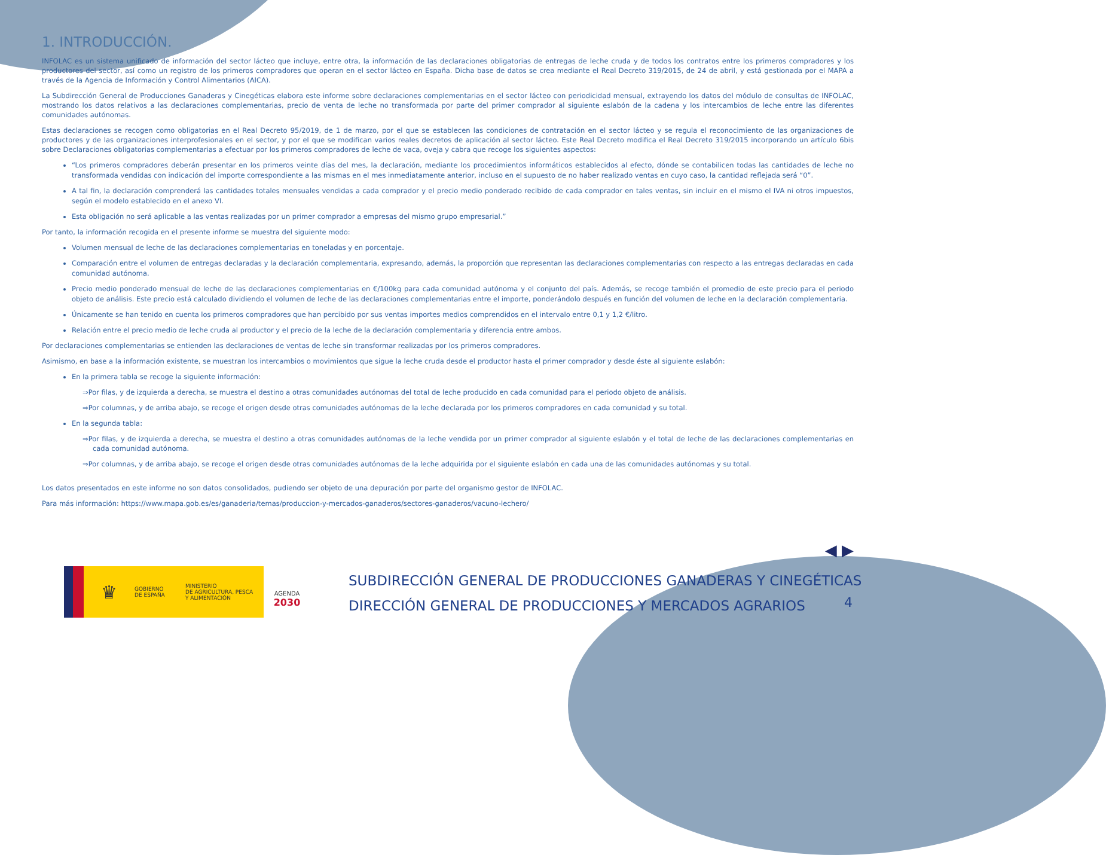1. INTRODUCCIÓN.
INFOLAC es un sistema unificado de información del sector lácteo que incluye, entre otra, la información de las declaraciones obligatorias de entregas de leche cruda y de todos los contratos entre los primeros compradores y los productores del sector, así como un registro de los primeros compradores que operan en el sector lácteo en España. Dicha base de datos se crea mediante el Real Decreto 319/2015, de 24 de abril, y está gestionada por el MAPA a través de la Agencia de Información y Control Alimentarios (AICA).
La Subdirección General de Producciones Ganaderas y Cinegéticas elabora este informe sobre declaraciones complementarias en el sector lácteo con periodicidad mensual, extrayendo los datos del módulo de consultas de INFOLAC, mostrando los datos relativos a las declaraciones complementarias, precio de venta de leche no transformada por parte del primer comprador al siguiente eslabón de la cadena y los intercambios de leche entre las diferentes comunidades autónomas.
Estas declaraciones se recogen como obligatorias en el Real Decreto 95/2019, de 1 de marzo, por el que se establecen las condiciones de contratación en el sector lácteo y se regula el reconocimiento de las organizaciones de productores y de las organizaciones interprofesionales en el sector, y por el que se modifican varios reales decretos de aplicación al sector lácteo. Este Real Decreto modifica el Real Decreto 319/2015 incorporando un artículo 6bis sobre Declaraciones obligatorias complementarias a efectuar por los primeros compradores de leche de vaca, oveja y cabra que recoge los siguientes aspectos:
“Los primeros compradores deberán presentar en los primeros veinte días del mes, la declaración, mediante los procedimientos informáticos establecidos al efecto, dónde se contabilicen todas las cantidades de leche no transformada vendidas con indicación del importe correspondiente a las mismas en el mes inmediatamente anterior, incluso en el supuesto de no haber realizado ventas en cuyo caso, la cantidad reflejada será “0”.
A tal fin, la declaración comprenderá las cantidades totales mensuales vendidas a cada comprador y el precio medio ponderado recibido de cada comprador en tales ventas, sin incluir en el mismo el IVA ni otros impuestos, según el modelo establecido en el anexo VI.
Esta obligación no será aplicable a las ventas realizadas por un primer comprador a empresas del mismo grupo empresarial.”
Por tanto, la información recogida en el presente informe se muestra del siguiente modo:
Volumen mensual de leche de las declaraciones complementarias en toneladas y en porcentaje.
Comparación entre el volumen de entregas declaradas y la declaración complementaria, expresando, además, la proporción que representan las declaraciones complementarias con respecto a las entregas declaradas en cada comunidad autónoma.
Precio medio ponderado mensual de leche de las declaraciones complementarias en €/100kg para cada comunidad autónoma y el conjunto del país. Además, se recoge también el promedio de este precio para el periodo objeto de análisis. Este precio está calculado dividiendo el volumen de leche de las declaraciones complementarias entre el importe, ponderándolo después en función del volumen de leche en la declaración complementaria.
Únicamente se han tenido en cuenta los primeros compradores que han percibido por sus ventas importes medios comprendidos en el intervalo entre 0,1 y 1,2 €/litro.
Relación entre el precio medio de leche cruda al productor y el precio de la leche de la declaración complementaria y diferencia entre ambos.
Por declaraciones complementarias se entienden las declaraciones de ventas de leche sin transformar realizadas por los primeros compradores.
Asimismo, en base a la información existente, se muestran los intercambios o movimientos que sigue la leche cruda desde el productor hasta el primer comprador y desde éste al siguiente eslabón:
En la primera tabla se recoge la siguiente información:
⇒Por filas, y de izquierda a derecha, se muestra el destino a otras comunidades autónomas del total de leche producido en cada comunidad para el periodo objeto de análisis.
⇒Por columnas, y de arriba abajo, se recoge el origen desde otras comunidades autónomas de la leche declarada por los primeros compradores en cada comunidad y su total.
En la segunda tabla:
⇒Por filas, y de izquierda a derecha, se muestra el destino a otras comunidades autónomas de la leche vendida por un primer comprador al siguiente eslabón y el total de leche de las declaraciones complementarias en cada comunidad autónoma.
⇒Por columnas, y de arriba abajo, se recoge el origen desde otras comunidades autónomas de la leche adquirida por el siguiente eslabón en cada una de las comunidades autónomas y su total.
Los datos presentados en este informe no son datos consolidados, pudiendo ser objeto de una depuración por parte del organismo gestor de INFOLAC.
Para más información: https://www.mapa.gob.es/es/ganaderia/temas/produccion-y-mercados-ganaderos/sectores-ganaderos/vacuno-lechero/
◀ ▶
♛
GOBIERNO
DE ESPAÑA
MINISTERIO
DE AGRICULTURA, PESCA
Y ALIMENTACIÓN
AGENDA
2030
SUBDIRECCIÓN GENERAL DE PRODUCCIONES GANADERAS Y CINEGÉTICAS
DIRECCIÓN GENERAL DE PRODUCCIONES Y MERCADOS AGRARIOS
4